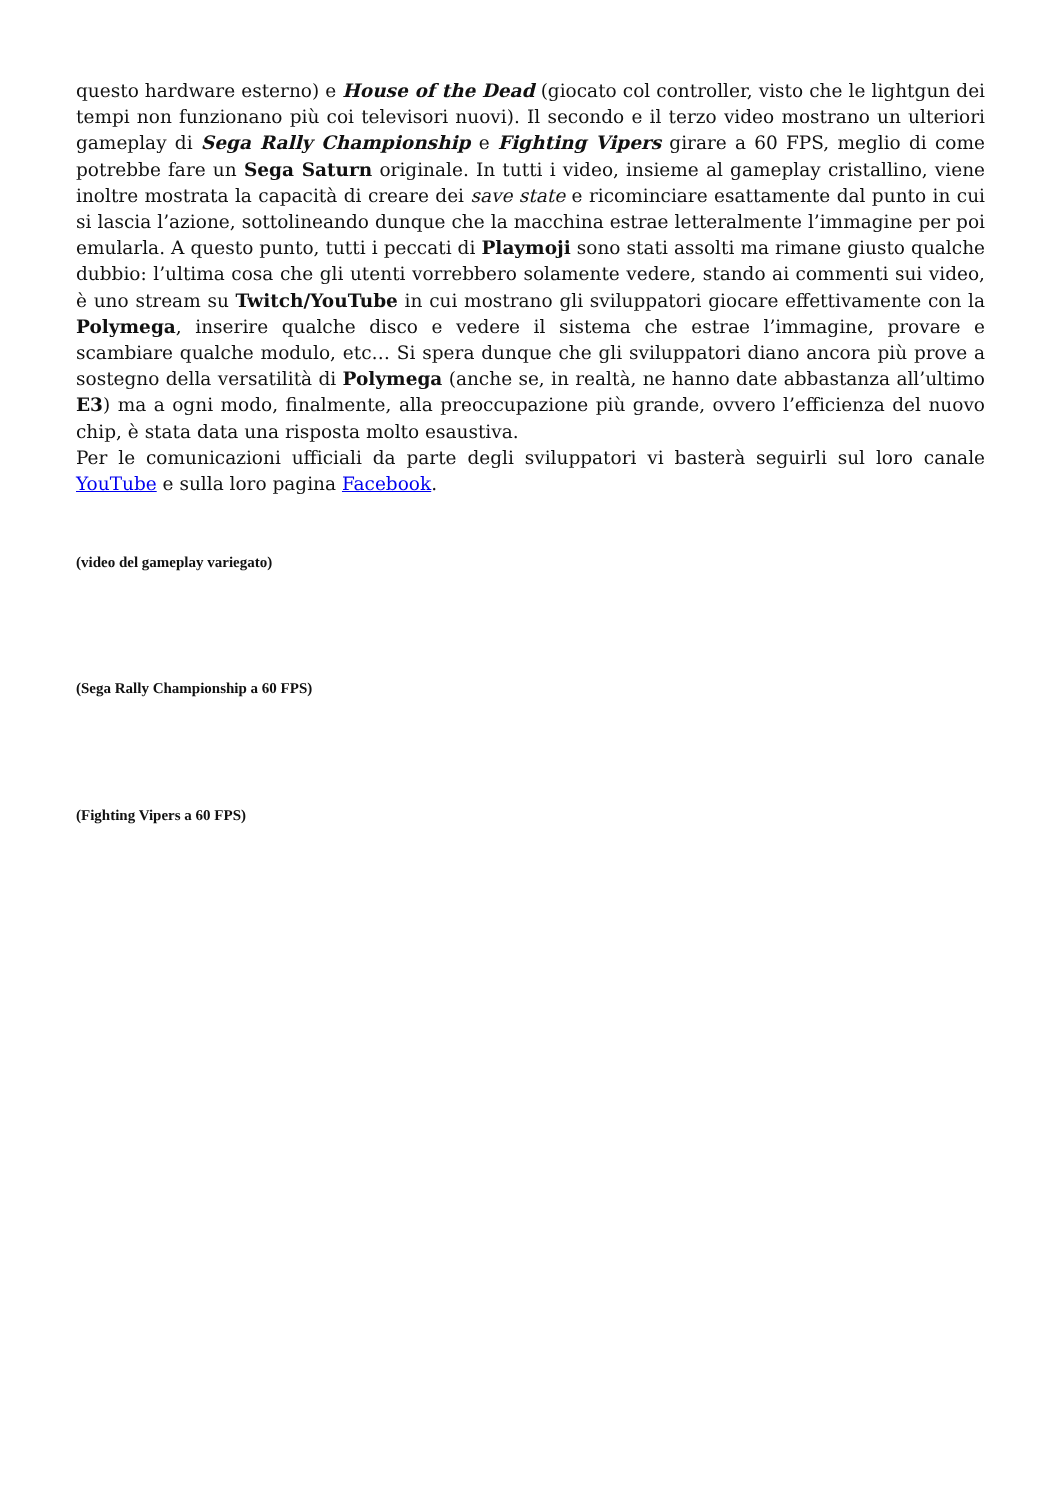questo hardware esterno) e House of the Dead (giocato col controller, visto che le lightgun dei tempi non funzionano più coi televisori nuovi). Il secondo e il terzo video mostrano un ulteriori gameplay di Sega Rally Championship e Fighting Vipers girare a 60 FPS, meglio di come potrebbe fare un Sega Saturn originale. In tutti i video, insieme al gameplay cristallino, viene inoltre mostrata la capacità di creare dei save state e ricominciare esattamente dal punto in cui si lascia l’azione, sottolineando dunque che la macchina estrae letteralmente l’immagine per poi emularla. A questo punto, tutti i peccati di Playmoji sono stati assolti ma rimane giusto qualche dubbio: l’ultima cosa che gli utenti vorrebbero solamente vedere, stando ai commenti sui video, è uno stream su Twitch/YouTube in cui mostrano gli sviluppatori giocare effettivamente con la Polymega, inserire qualche disco e vedere il sistema che estrae l’immagine, provare e scambiare qualche modulo, etc… Si spera dunque che gli sviluppatori diano ancora più prove a sostegno della versatilità di Polymega (anche se, in realtà, ne hanno date abbastanza all’ultimo E3) ma a ogni modo, finalmente, alla preoccupazione più grande, ovvero l’efficienza del nuovo chip, è stata data una risposta molto esaustiva.
Per le comunicazioni ufficiali da parte degli sviluppatori vi basterà seguirli sul loro canale YouTube e sulla loro pagina Facebook.
(video del gameplay variegato)
(Sega Rally Championship a 60 FPS)
(Fighting Vipers a 60 FPS)